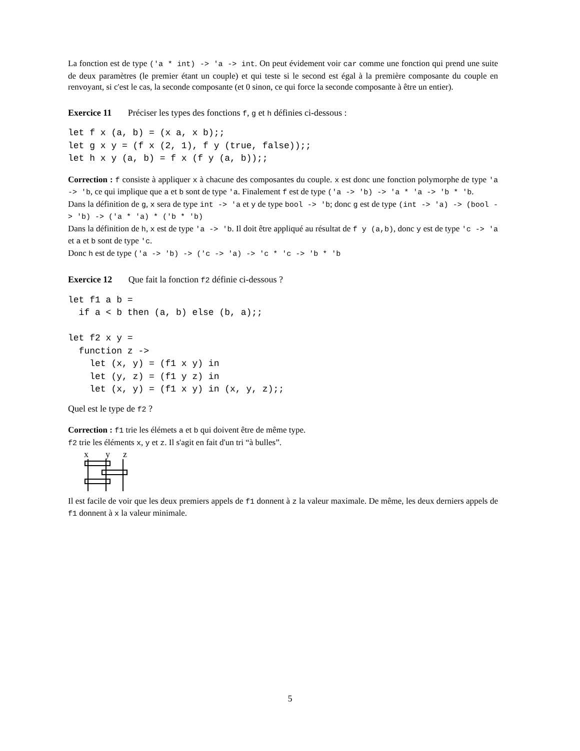La fonction est de type ('a * int) -> 'a -> int. On peut évidement voir car comme une fonction qui prend une suite de deux paramètres (le premier étant un couple) et qui teste si le second est égal à la première composante du couple en renvoyant, si c'est le cas, la seconde composante (et 0 sinon, ce qui force la seconde composante à être un entier).
Exercice 11 Préciser les types des fonctions f, g et h définies ci-dessous :
let f x (a, b) = (x a, x b);;
let g x y = (f x (2, 1), f y (true, false));;
let h x y (a, b) = f x (f y (a, b));;
Correction : f consiste à appliquer x à chacune des composantes du couple. x est donc une fonction polymorphe de type 'a -> 'b, ce qui implique que a et b sont de type 'a. Finalement f est de type ('a -> 'b) -> 'a * 'a -> 'b * 'b.
Dans la définition de g, x sera de type int -> 'a et y de type bool -> 'b; donc g est de type (int -> 'a) -> (bool -> 'b) -> ('a * 'a) * ('b * 'b)
Dans la définition de h, x est de type 'a -> 'b. Il doit être appliqué au résultat de f y (a,b), donc y est de type 'c -> 'a et a et b sont de type 'c.
Donc h est de type ('a -> 'b) -> ('c -> 'a) -> 'c * 'c -> 'b * 'b
Exercice 12 Que fait la fonction f2 définie ci-dessous ?
let f1 a b =
  if a < b then (a, b) else (b, a);;

let f2 x y =
  function z ->
    let (x, y) = (f1 x y) in
    let (y, z) = (f1 y z) in
    let (x, y) = (f1 x y) in (x, y, z);;
Quel est le type de f2 ?
Correction : f1 trie les élémets a et b qui doivent être de même type.
f2 trie les éléments x, y et z. Il s'agit en fait d'un tri “à bulles”.
x
y
z
Il est facile de voir que les deux premiers appels de f1 donnent à z la valeur maximale. De même, les deux derniers appels de f1 donnent à x la valeur minimale.
5